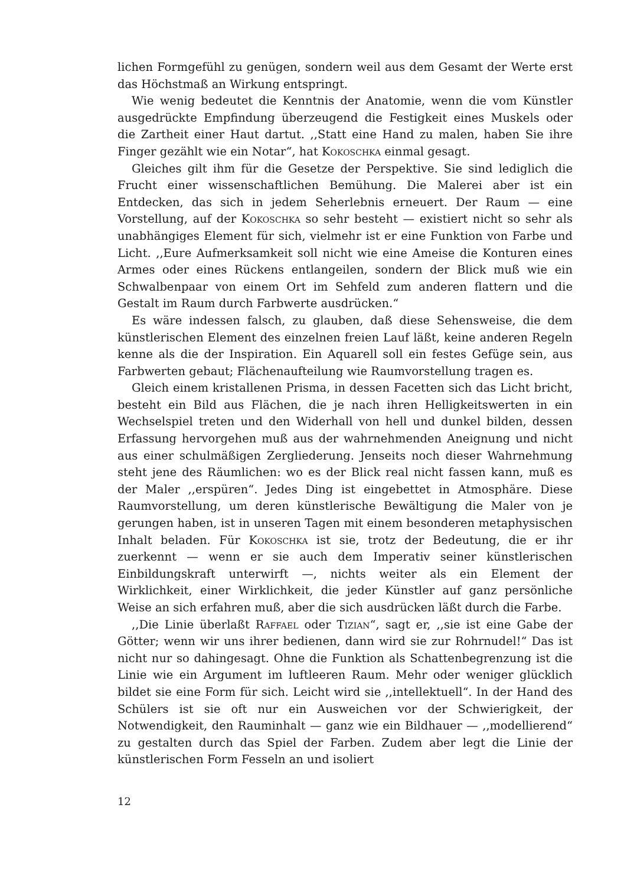lichen Formgefühl zu genügen, sondern weil aus dem Gesamt der Werte erst das Höchstmaß an Wirkung entspringt.
Wie wenig bedeutet die Kenntnis der Anatomie, wenn die vom Künstler ausgedrückte Empfindung überzeugend die Festigkeit eines Muskels oder die Zartheit einer Haut dartut. ,,Statt eine Hand zu malen, haben Sie ihre Finger gezählt wie ein Notar“, hat Kokoschka einmal gesagt.
Gleiches gilt ihm für die Gesetze der Perspektive. Sie sind lediglich die Frucht einer wissenschaftlichen Bemühung. Die Malerei aber ist ein Entdecken, das sich in jedem Seherlebnis erneuert. Der Raum — eine Vorstellung, auf der Kokoschka so sehr besteht — existiert nicht so sehr als unabhängiges Element für sich, vielmehr ist er eine Funktion von Farbe und Licht. ,,Eure Aufmerksamkeit soll nicht wie eine Ameise die Konturen eines Armes oder eines Rückens entlangeilen, sondern der Blick muß wie ein Schwalbenpaar von einem Ort im Sehfeld zum anderen flattern und die Gestalt im Raum durch Farbwerte ausdrücken.“
Es wäre indessen falsch, zu glauben, daß diese Sehensweise, die dem künstlerischen Element des einzelnen freien Lauf läßt, keine anderen Regeln kenne als die der Inspiration. Ein Aquarell soll ein festes Gefüge sein, aus Farbwerten gebaut; Flächenaufteilung wie Raumvorstellung tragen es.
Gleich einem kristallenen Prisma, in dessen Facetten sich das Licht bricht, besteht ein Bild aus Flächen, die je nach ihren Helligkeitswerten in ein Wechselspiel treten und den Widerhall von hell und dunkel bilden, dessen Erfassung hervorgehen muß aus der wahrnehmenden Aneignung und nicht aus einer schulmäßigen Zergliederung. Jenseits noch dieser Wahrnehmung steht jene des Räumlichen: wo es der Blick real nicht fassen kann, muß es der Maler ,,erspüren“. Jedes Ding ist eingebettet in Atmosphäre. Diese Raumvorstellung, um deren künstlerische Bewältigung die Maler von je gerungen haben, ist in unseren Tagen mit einem besonderen metaphysischen Inhalt beladen. Für Kokoschka ist sie, trotz der Bedeutung, die er ihr zuerkennt — wenn er sie auch dem Imperativ seiner künstlerischen Einbildungskraft unterwirft —, nichts weiter als ein Element der Wirklichkeit, einer Wirklichkeit, die jeder Künstler auf ganz persönliche Weise an sich erfahren muß, aber die sich ausdrücken läßt durch die Farbe.
,,Die Linie überlaßt Raffael oder Tizian“, sagt er, ,,sie ist eine Gabe der Götter; wenn wir uns ihrer bedienen, dann wird sie zur Rohrnudel!“ Das ist nicht nur so dahingesagt. Ohne die Funktion als Schattenbegrenzung ist die Linie wie ein Argument im luftleeren Raum. Mehr oder weniger glücklich bildet sie eine Form für sich. Leicht wird sie ,,intellektuell“. In der Hand des Schülers ist sie oft nur ein Ausweichen vor der Schwierigkeit, der Notwendigkeit, den Rauminhalt — ganz wie ein Bildhauer — ,,modellierend“ zu gestalten durch das Spiel der Farben. Zudem aber legt die Linie der künstlerischen Form Fesseln an und isoliert
12